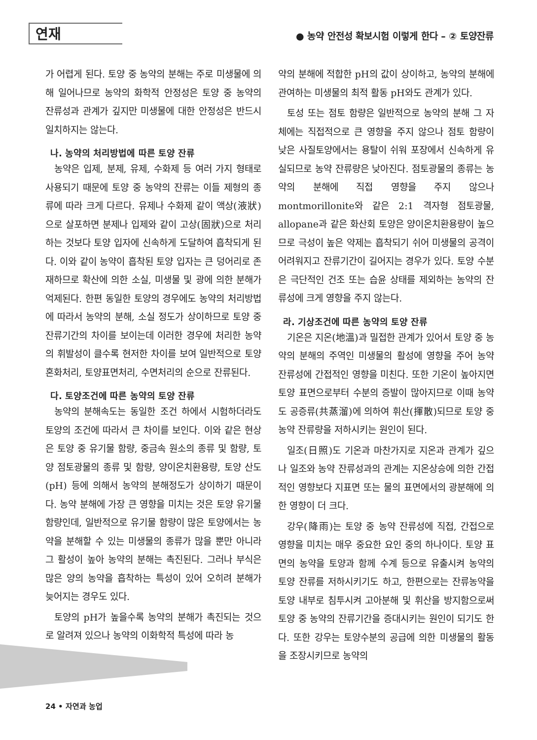연재
● 농약 안전성 확보시험 이렇게 한다 – ② 토양잔류
가 어렵게 된다. 토양 중 농약의 분해는 주로 미생물에 의해 일어나므로 농약의 화학적 안정성은 토양 중 농약의 잔류성과 관계가 깊지만 미생물에 대한 안정성은 반드시 일치하지는 않는다.
나. 농약의 처리방법에 따른 토양 잔류
농약은 입제, 분제, 유제, 수화제 등 여러 가지 형태로 사용되기 때문에 토양 중 농약의 잔류는 이들 제형의 종류에 따라 크게 다르다. 유제나 수화제 같이 액상(液狀)으로 살포하면 분제나 입제와 같이 고상(固狀)으로 처리하는 것보다 토양 입자에 신속하게 도달하여 흡착되게 된다. 이와 같이 농약이 흡착된 토양 입자는 큰 덩어리로 존재하므로 확산에 의한 소실, 미생물 및 광에 의한 분해가 억제된다. 한편 동일한 토양의 경우에도 농약의 처리방법에 따라서 농약의 분해, 소실 정도가 상이하므로 토양 중 잔류기간의 차이를 보이는데 이러한 경우에 처리한 농약의 휘발성이 클수록 현저한 차이를 보여 일반적으로 토양 혼화처리, 토양표면처리, 수면처리의 순으로 잔류된다.
다. 토양조건에 따른 농약의 토양 잔류
농약의 분해속도는 동일한 조건 하에서 시험하더라도 토양의 조건에 따라서 큰 차이를 보인다. 이와 같은 현상은 토양 중 유기물 함량, 중금속 원소의 종류 및 함량, 토양 점토광물의 종류 및 함량, 양이온치환용량, 토양 산도(pH) 등에 의해서 농약의 분해정도가 상이하기 때문이다. 농약 분해에 가장 큰 영향을 미치는 것은 토양 유기물 함량인데, 일반적으로 유기물 함량이 많은 토양에서는 농약을 분해할 수 있는 미생물의 종류가 많을 뿐만 아니라 그 활성이 높아 농약의 분해는 촉진된다. 그러나 부식은 많은 양의 농약을 흡착하는 특성이 있어 오히려 분해가 늦어지는 경우도 있다.
토양의 pH가 높을수록 농약의 분해가 촉진되는 것으로 알려져 있으나 농약의 이화학적 특성에 따라 농
약의 분해에 적합한 pH의 값이 상이하고, 농약의 분해에 관여하는 미생물의 최적 활동 pH와도 관계가 있다.
토성 또는 점토 함량은 일반적으로 농약의 분해 그 자체에는 직접적으로 큰 영향을 주지 않으나 점토 함량이 낮은 사질토양에서는 용탈이 쉬워 포장에서 신속하게 유실되므로 농약 잔류량은 낮아진다. 점토광물의 종류는 농약의 분해에 직접 영향을 주지 않으나 montmorillonite와 같은 2:1 격자형 점토광물, allopane과 같은 화산회 토양은 양이온치환용량이 높으므로 극성이 높은 약제는 흡착되기 쉬어 미생물의 공격이 어려워지고 잔류기간이 길어지는 경우가 있다. 토양 수분은 극단적인 건조 또는 습윤 상태를 제외하는 농약의 잔류성에 크게 영향을 주지 않는다.
라. 기상조건에 따른 농약의 토양 잔류
기온은 지온(地溫)과 밀접한 관계가 있어서 토양 중 농약의 분해의 주역인 미생물의 활성에 영향을 주어 농약 잔류성에 간접적인 영향을 미친다. 또한 기온이 높아지면 토양 표면으로부터 수분의 증발이 많아지므로 이때 농약도 공증류(共蒸溜)에 의하여 휘산(揮散)되므로 토양 중 농약 잔류량을 저하시키는 원인이 된다.
일조(日照)도 기온과 마찬가지로 지온과 관계가 깊으나 일조와 농약 잔류성과의 관계는 지온상승에 의한 간접적인 영향보다 지표면 또는 물의 표면에서의 광분해에 의한 영향이 더 크다.
강우(降雨)는 토양 중 농약 잔류성에 직접, 간접으로 영향을 미치는 매우 중요한 요인 중의 하나이다. 토양 표면의 농약을 토양과 함께 수계 등으로 유출시켜 농약의 토양 잔류를 저하시키기도 하고, 한편으로는 잔류농약을 토양 내부로 침투시켜 고아분해 및 휘산을 방지함으로써 토양 중 농약의 잔류기간을 증대시키는 원인이 되기도 한다. 또한 강우는 토양수분의 공급에 의한 미생물의 활동을 조장시키므로 농약의
24 • 자연과 농업